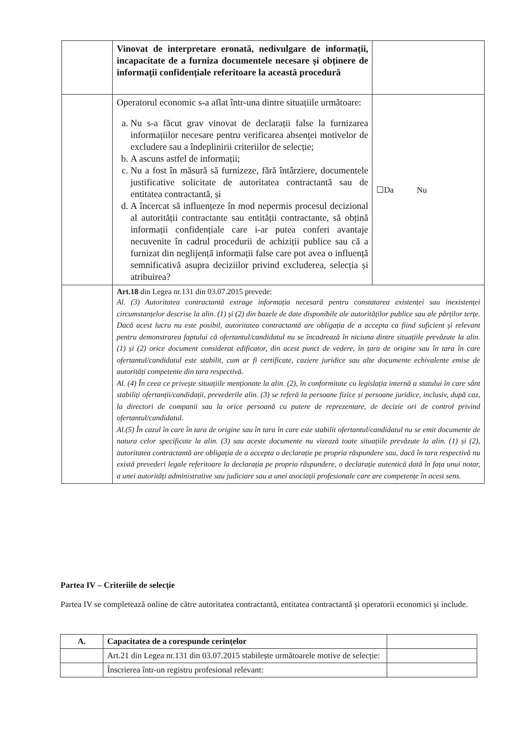| | Vinovat de interpretare eronată, nedivulgare de informații, incapacitate de a furniza documentele necesare și obținere de informații confidențiale referitoare la această procedură | |
| | Operatorul economic s-a aflat într-una dintre situațiile următoare: a. Nu s-a făcut grav vinovat de declarații false la furnizarea informațiilor necesare pentru verificarea absenței motivelor de excludere sau a îndeplinirii criteriilor de selecție; b. A ascuns astfel de informații; c. Nu a fost în măsură să furnizeze, fără întârziere, documentele justificative solicitate de autoritatea contractantă sau de entitatea contractantă, și d. A încercat să influențeze în mod nepermis procesul decizional al autorității contractante sau entității contractante, să obțină informații confidențiale care i-ar putea conferi avantaje necuvenite în cadrul procedurii de achiziții publice sau că a furnizat din neglijență informații false care pot avea o influență semnificativă asupra deciziilor privind excluderea, selecția și atribuirea? | ☐Da Nu |
| | Art.18 din Legea nr.131 din 03.07.2015 prevede: Al. (3) Autoritatea contractantă extrage informația necesară pentru constatarea existenței sau inexistenței circumstanțelor descrise la alin. (1) și (2) din bazele de date disponibile ale autorităților publice sau ale părților terțe. Dacă acest lucru nu este posibil, autoritatea contractantă are obligația de a accepta ca fiind suficient și relevant pentru demonstrarea faptului că ofertantul/candidatul nu se încadrează în niciuna dintre situațiile prevăzute la alin. (1) și (2) orice document considerat edificator, din acest punct de vedere, în țara de origine sau în tara în care ofertantul/candidatul este stabilit, cum ar fi certificate, caziere juridice sau alte documente echivalente emise de autorități competente din tara respectivă. Al. (4) În ceea ce privește situațiile menționate la alin. (2), în conformitate cu legislația internă a statului în care sânt stabiliți ofertanții/candidații, prevederile alin. (3) se referă la persoane fizice și persoane juridice, inclusiv, după caz, la directori de companii sau la orice persoană cu putere de reprezentare, de decizie ori de control privind ofertantul/candidatul. Al.(5) În cazul în care în tara de origine sau în tara în care este stabilit ofertantul/candidatul nu se emit documente de natura celor specificate la alin. (3) sau aceste documente nu vizează toate situațiile prevăzute la alin. (1) și (2), autoritatea contractantă are obligația de a accepta o declarație pe propria răspundere sau, dacă în tara respectivă nu există prevederi legale referitoare la declarația pe propria răspundere, o declarație autentică dată în fața unui notar, a unei autorități administrative sau judiciare sau a unei asociații profesionale care are competențe în acest sens. | |
Partea IV – Criteriile de selecție
Partea IV se completează online de către autoritatea contractantă, entitatea contractantă și operatorii economici și include.
| A. | Capacitatea de a corespunde cerințelor | |
| | Art.21 din Legea nr.131 din 03.07.2015 stabilește următoarele motive de selecție: | |
| | Înscrierea într-un registru profesional relevant: | |